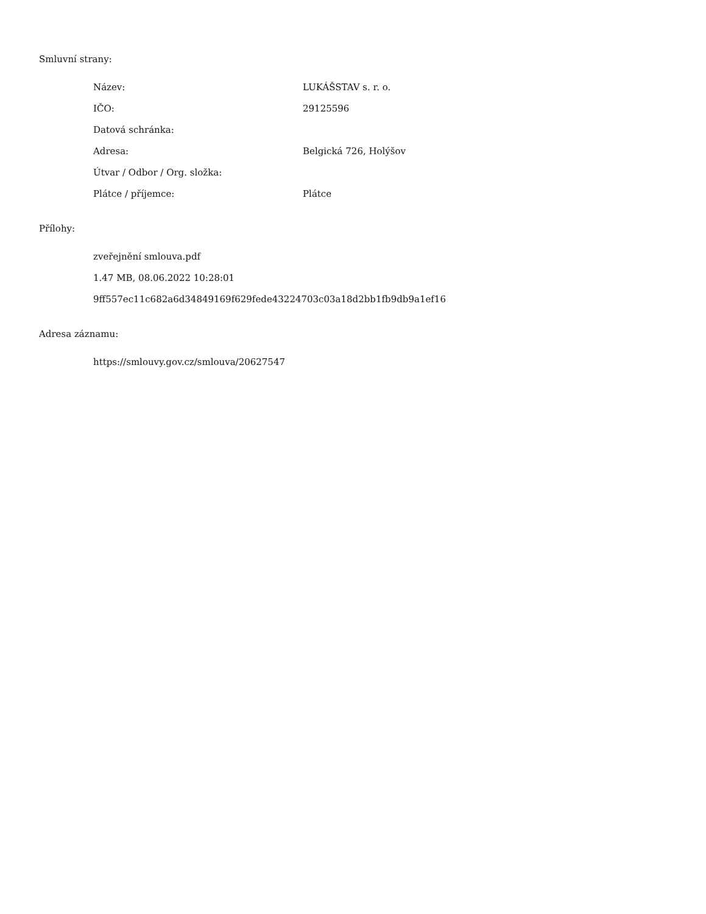Smluvní strany:
| Název: | LUKÁŠSTAV s. r. o. |
| IČO: | 29125596 |
| Datová schránka: | |
| Adresa: | Belgická 726, Holýšov |
| Útvar / Odbor / Org. složka: | |
| Plátce / příjemce: | Plátce |
Přílohy:
zveřejnění smlouva.pdf
1.47 MB, 08.06.2022 10:28:01
9ff557ec11c682a6d34849169f629fede43224703c03a18d2bb1fb9db9a1ef16
Adresa záznamu:
https://smlouvy.gov.cz/smlouva/20627547